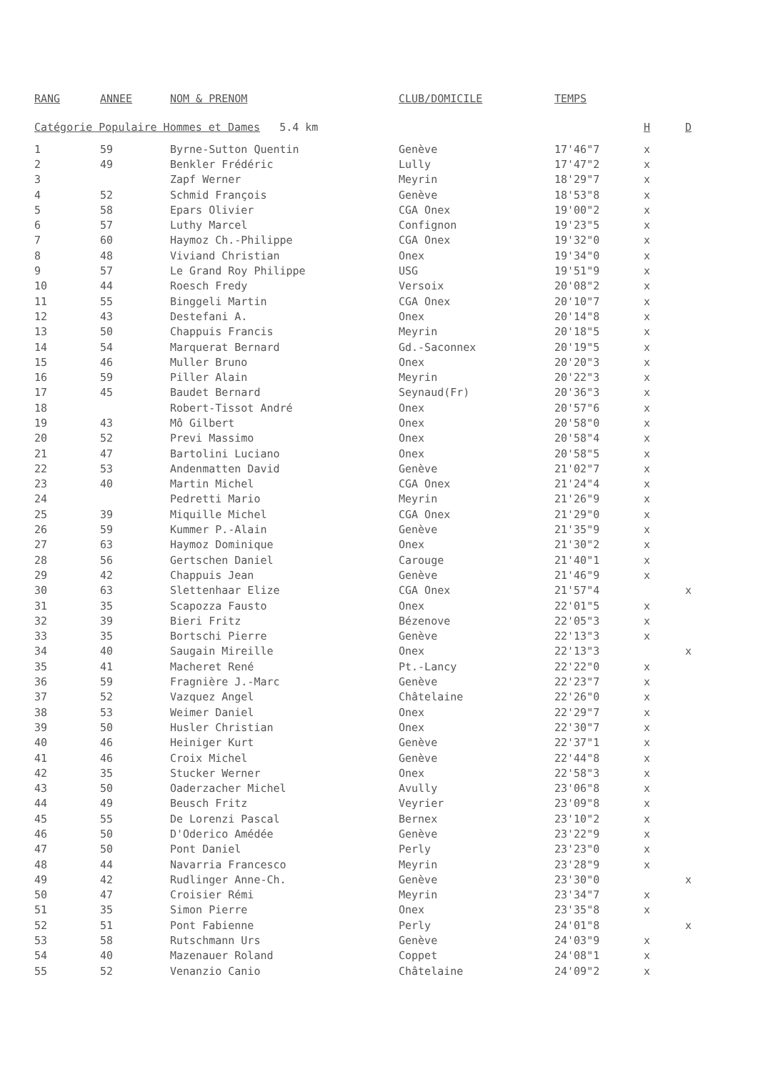| RANG | ANNEE | NOM & PRENOM | CLUB/DOMICILE | TEMPS | | |
| --- | --- | --- | --- | --- | --- | --- |
| Catégorie Populaire Hommes et Dames 5.4 km | | | | | H | D |
| 1 | 59 | Byrne-Sutton Quentin | Genève | 17'46"7 | x | |
| 2 | 49 | Benkler Frédéric | Lully | 17'47"2 | x | |
| 3 | | Zapf Werner | Meyrin | 18'29"7 | x | |
| 4 | 52 | Schmid François | Genève | 18'53"8 | x | |
| 5 | 58 | Epars Olivier | CGA Onex | 19'00"2 | x | |
| 6 | 57 | Luthy Marcel | Confignon | 19'23"5 | x | |
| 7 | 60 | Haymoz Ch.-Philippe | CGA Onex | 19'32"0 | x | |
| 8 | 48 | Viviand Christian | Onex | 19'34"0 | x | |
| 9 | 57 | Le Grand Roy Philippe | USG | 19'51"9 | x | |
| 10 | 44 | Roesch Fredy | Versoix | 20'08"2 | x | |
| 11 | 55 | Binggeli Martin | CGA Onex | 20'10"7 | x | |
| 12 | 43 | Destefani A. | Onex | 20'14"8 | x | |
| 13 | 50 | Chappuis Francis | Meyrin | 20'18"5 | x | |
| 14 | 54 | Marquerat Bernard | Gd.-Saconnex | 20'19"5 | x | |
| 15 | 46 | Muller Bruno | Onex | 20'20"3 | x | |
| 16 | 59 | Piller Alain | Meyrin | 20'22"3 | x | |
| 17 | 45 | Baudet Bernard | Seynaud(Fr) | 20'36"3 | x | |
| 18 | | Robert-Tissot André | Onex | 20'57"6 | x | |
| 19 | 43 | Mô Gilbert | Onex | 20'58"0 | x | |
| 20 | 52 | Previ Massimo | Onex | 20'58"4 | x | |
| 21 | 47 | Bartolini Luciano | Onex | 20'58"5 | x | |
| 22 | 53 | Andenmatten David | Genève | 21'02"7 | x | |
| 23 | 40 | Martin Michel | CGA Onex | 21'24"4 | x | |
| 24 | | Pedretti Mario | Meyrin | 21'26"9 | x | |
| 25 | 39 | Miquille Michel | CGA Onex | 21'29"0 | x | |
| 26 | 59 | Kummer P.-Alain | Genève | 21'35"9 | x | |
| 27 | 63 | Haymoz Dominique | Onex | 21'30"2 | x | |
| 28 | 56 | Gertschen Daniel | Carouge | 21'40"1 | x | |
| 29 | 42 | Chappuis Jean | Genève | 21'46"9 | x | |
| 30 | 63 | Slettenhaar Elize | CGA Onex | 21'57"4 | | x |
| 31 | 35 | Scapozza Fausto | Onex | 22'01"5 | x | |
| 32 | 39 | Bieri Fritz | Bézenove | 22'05"3 | x | |
| 33 | 35 | Bortschi Pierre | Genève | 22'13"3 | x | |
| 34 | 40 | Saugain Mireille | Onex | 22'13"3 | | x |
| 35 | 41 | Macheret René | Pt.-Lancy | 22'22"0 | x | |
| 36 | 59 | Fragnière J.-Marc | Genève | 22'23"7 | x | |
| 37 | 52 | Vazquez Angel | Châtelaine | 22'26"0 | x | |
| 38 | 53 | Weimer Daniel | Onex | 22'29"7 | x | |
| 39 | 50 | Husler Christian | Onex | 22'30"7 | x | |
| 40 | 46 | Heiniger Kurt | Genève | 22'37"1 | x | |
| 41 | 46 | Croix Michel | Genève | 22'44"8 | x | |
| 42 | 35 | Stucker Werner | Onex | 22'58"3 | x | |
| 43 | 50 | Oaderzacher Michel | Avully | 23'06"8 | x | |
| 44 | 49 | Beusch Fritz | Veyrier | 23'09"8 | x | |
| 45 | 55 | De Lorenzi Pascal | Bernex | 23'10"2 | x | |
| 46 | 50 | D'Oderico Amédée | Genève | 23'22"9 | x | |
| 47 | 50 | Pont Daniel | Perly | 23'23"0 | x | |
| 48 | 44 | Navarria Francesco | Meyrin | 23'28"9 | x | |
| 49 | 42 | Rudlinger Anne-Ch. | Genève | 23'30"0 | | x |
| 50 | 47 | Croisier Rémi | Meyrin | 23'34"7 | x | |
| 51 | 35 | Simon Pierre | Onex | 23'35"8 | x | |
| 52 | 51 | Pont Fabienne | Perly | 24'01"8 | | x |
| 53 | 58 | Rutschmann Urs | Genève | 24'03"9 | x | |
| 54 | 40 | Mazenauer Roland | Coppet | 24'08"1 | x | |
| 55 | 52 | Venanzio Canio | Châtelaine | 24'09"2 | x | |